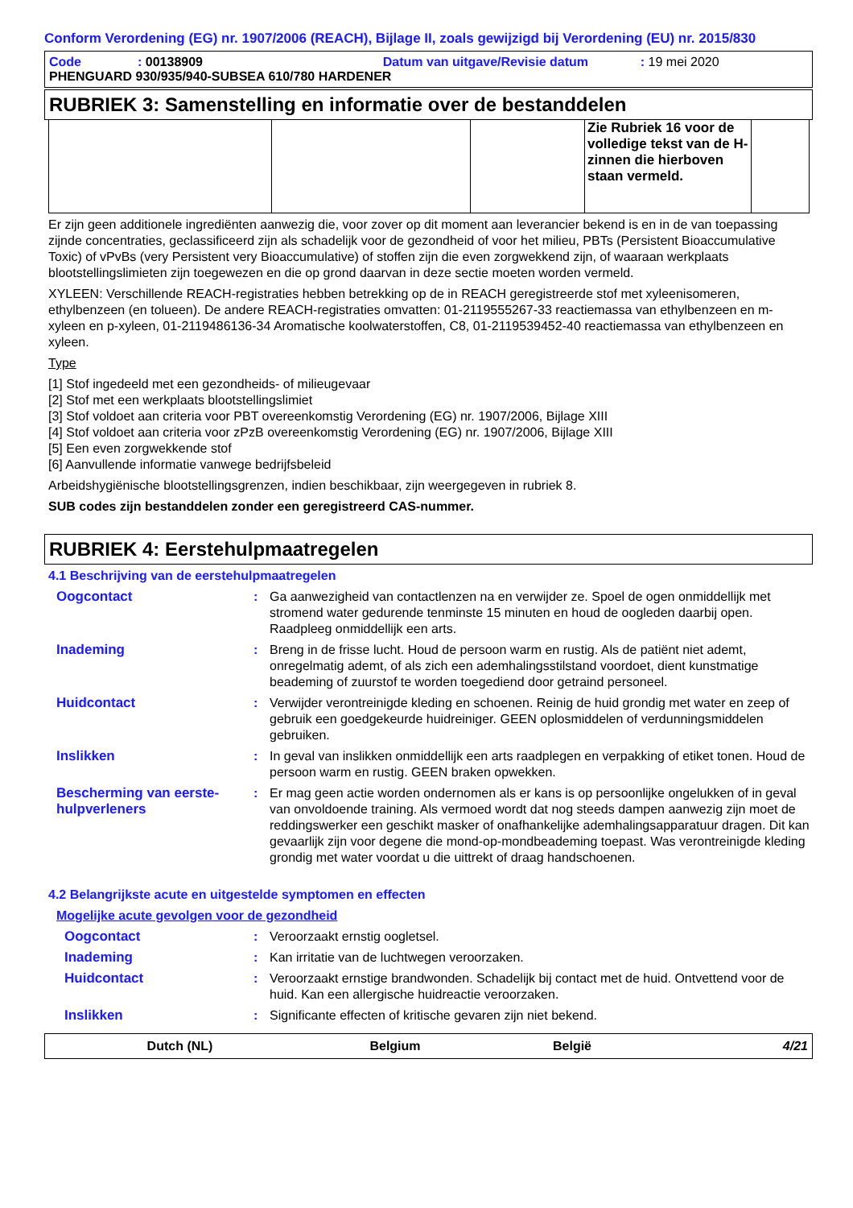Conform Verordening (EG) nr. 1907/2006 (REACH), Bijlage II, zoals gewijzigd bij Verordening (EU) nr. 2015/830
Code: 00138909 Datum van uitgave/Revisie datum: 19 mei 2020
PHENGUARD 930/935/940-SUBSEA 610/780 HARDENER
RUBRIEK 3: Samenstelling en informatie over de bestanddelen
| | | | Zie Rubriek 16 voor de volledige tekst van de H-zinnen die hierboven staan vermeld. | |
Er zijn geen additionele ingrediënten aanwezig die, voor zover op dit moment aan leverancier bekend is en in de van toepassing zijnde concentraties, geclassificeerd zijn als schadelijk voor de gezondheid of voor het milieu, PBTs (Persistent Bioaccumulative Toxic) of vPvBs (very Persistent very Bioaccumulative) of stoffen zijn die even zorgwekkend zijn, of waaraan werkplaats blootstellingslimieten zijn toegewezen en die op grond daarvan in deze sectie moeten worden vermeld.
XYLEEN: Verschillende REACH-registraties hebben betrekking op de in REACH geregistreerde stof met xyleenisomeren, ethylbenzeen (en tolueen). De andere REACH-registraties omvatten: 01-2119555267-33 reactiemassa van ethylbenzeen en m-xyleen en p-xyleen, 01-2119486136-34 Aromatische koolwaterstoffen, C8, 01-2119539452-40 reactiemassa van ethylbenzeen en xyleen.
Type
[1] Stof ingedeeld met een gezondheids- of milieugevaar
[2] Stof met een werkplaats blootstellingslimiet
[3] Stof voldoet aan criteria voor PBT overeenkomstig Verordening (EG) nr. 1907/2006, Bijlage XIII
[4] Stof voldoet aan criteria voor zPzB overeenkomstig Verordening (EG) nr. 1907/2006, Bijlage XIII
[5] Een even zorgwekkende stof
[6] Aanvullende informatie vanwege bedrijfsbeleid
Arbeidshygiënische blootstellingsgrenzen, indien beschikbaar, zijn weergegeven in rubriek 8.
SUB codes zijn bestanddelen zonder een geregistreerd CAS-nummer.
RUBRIEK 4: Eerstehulpmaatregelen
4.1 Beschrijving van de eerstehulpmaatregelen
Oogcontact : Ga aanwezigheid van contactlenzen na en verwijder ze. Spoel de ogen onmiddellijk met stromend water gedurende tenminste 15 minuten en houd de oogleden daarbij open. Raadpleeg onmiddellijk een arts.
Inademing : Breng in de frisse lucht. Houd de persoon warm en rustig. Als de patiënt niet ademt, onregelmatig ademt, of als zich een ademhalingsstilstand voordoet, dient kunstmatige beademing of zuurstof te worden toegediend door getraind personeel.
Huidcontact : Verwijder verontreinigde kleding en schoenen. Reinig de huid grondig met water en zeep of gebruik een goedgekeurde huidreiniger. GEEN oplosmiddelen of verdunningsmiddelen gebruiken.
Inslikken : In geval van inslikken onmiddellijk een arts raadplegen en verpakking of etiket tonen. Houd de persoon warm en rustig. GEEN braken opwekken.
Bescherming van eerste-hulpverleners
: Er mag geen actie worden ondernomen als er kans is op persoonlijke ongelukken of in geval van onvoldoende training. Als vermoed wordt dat nog steeds dampen aanwezig zijn moet de reddingswerker een geschikt masker of onafhankelijke ademhalingsapparatuur dragen. Dit kan gevaarlijk zijn voor degene die mond-op-mondbeademing toepast. Was verontreinigde kleding grondig met water voordat u die uittrekt of draag handschoenen.
4.2 Belangrijkste acute en uitgestelde symptomen en effecten
Mogelijke acute gevolgen voor de gezondheid
Oogcontact : Veroorzaakt ernstig oogletsel.
Inademing : Kan irritatie van de luchtwegen veroorzaken.
Huidcontact : Veroorzaakt ernstige brandwonden. Schadelijk bij contact met de huid. Ontvettend voor de huid. Kan een allergische huidreactie veroorzaken.
Inslikken : Significante effecten of kritische gevaren zijn niet bekend.
Dutch (NL) Belgium België 4/21